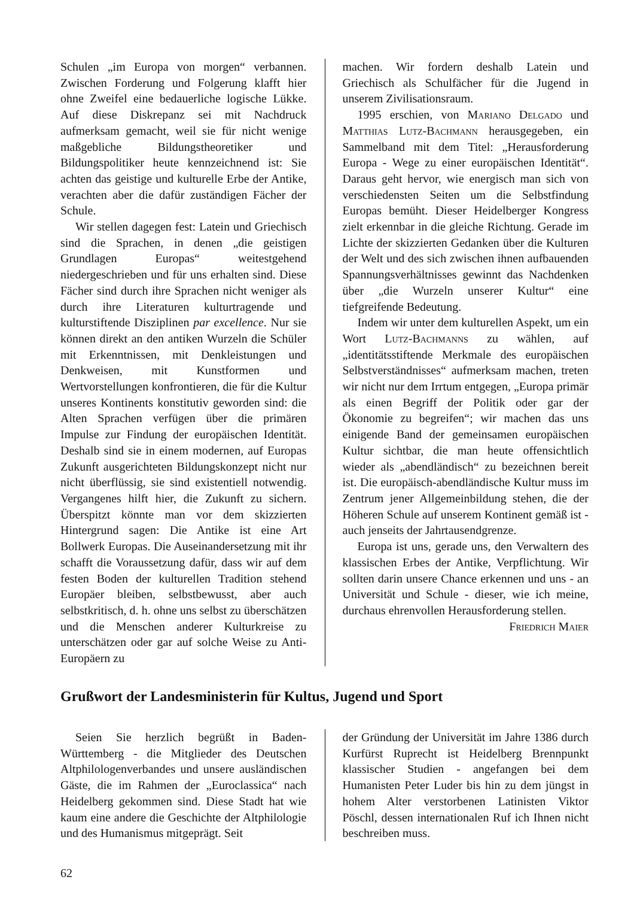Schulen „im Europa von morgen“ verbannen. Zwischen Forderung und Folgerung klafft hier ohne Zweifel eine bedauerliche logische Lükke. Auf diese Diskrepanz sei mit Nachdruck aufmerksam gemacht, weil sie für nicht wenige maßgebliche Bildungstheoretiker und Bildungspolitiker heute kennzeichnend ist: Sie achten das geistige und kulturelle Erbe der Antike, verachten aber die dafür zuständigen Fächer der Schule.
Wir stellen dagegen fest: Latein und Griechisch sind die Sprachen, in denen „die geistigen Grundlagen Europas“ weitestgehend niedergeschrieben und für uns erhalten sind. Diese Fächer sind durch ihre Sprachen nicht weniger als durch ihre Literaturen kulturtragende und kulturstiftende Disziplinen par excellence. Nur sie können direkt an den antiken Wurzeln die Schüler mit Erkenntnissen, mit Denkleistungen und Denkweisen, mit Kunstformen und Wertvorstellungen konfrontieren, die für die Kultur unseres Kontinents konstitutiv geworden sind: die Alten Sprachen verfügen über die primären Impulse zur Findung der europäischen Identität. Deshalb sind sie in einem modernen, auf Europas Zukunft ausgerichteten Bildungskonzept nicht nur nicht überflüssig, sie sind existentiell notwendig. Vergangenes hilft hier, die Zukunft zu sichern. Überspitzt könnte man vor dem skizzierten Hintergrund sagen: Die Antike ist eine Art Bollwerk Europas. Die Auseinandersetzung mit ihr schafft die Voraussetzung dafür, dass wir auf dem festen Boden der kulturellen Tradition stehend Europäer bleiben, selbstbewusst, aber auch selbstkritisch, d. h. ohne uns selbst zu überschätzen und die Menschen anderer Kulturkreise zu unterschätzen oder gar auf solche Weise zu Anti-Europäern zu
machen. Wir fordern deshalb Latein und Griechisch als Schulfächer für die Jugend in unserem Zivilisationsraum.
1995 erschien, von Mariano Delgado und Matthias Lutz-Bachmann herausgegeben, ein Sammelband mit dem Titel: „Herausforderung Europa - Wege zu einer europäischen Identität“. Daraus geht hervor, wie energisch man sich von verschiedensten Seiten um die Selbstfindung Europas bemüht. Dieser Heidelberger Kongress zielt erkennbar in die gleiche Richtung. Gerade im Lichte der skizzierten Gedanken über die Kulturen der Welt und des sich zwischen ihnen aufbauenden Spannungsverhältnisses gewinnt das Nachdenken über „die Wurzeln unserer Kultur“ eine tiefgreifende Bedeutung.
Indem wir unter dem kulturellen Aspekt, um ein Wort Lutz-Bachmanns zu wählen, auf „identitätsstiftende Merkmale des europäischen Selbstverständnisses“ aufmerksam machen, treten wir nicht nur dem Irrtum entgegen, „Europa primär als einen Begriff der Politik oder gar der Ökonomie zu begreifen“; wir machen das uns einigende Band der gemeinsamen europäischen Kultur sichtbar, die man heute offensichtlich wieder als „abendländisch“ zu bezeichnen bereit ist. Die europäisch-abendländische Kultur muss im Zentrum jener Allgemeinbildung stehen, die der Höheren Schule auf unserem Kontinent gemäß ist - auch jenseits der Jahrtausendgrenze.
Europa ist uns, gerade uns, den Verwaltern des klassischen Erbes der Antike, Verpflichtung. Wir sollten darin unsere Chance erkennen und uns - an Universität und Schule - dieser, wie ich meine, durchaus ehrenvollen Herausforderung stellen.
Friedrich Maier
Grußwort der Landesministerin für Kultus, Jugend und Sport
Seien Sie herzlich begrüßt in Baden-Württemberg - die Mitglieder des Deutschen Altphilologenverbandes und unsere ausländischen Gäste, die im Rahmen der „Euroclassica“ nach Heidelberg gekommen sind. Diese Stadt hat wie kaum eine andere die Geschichte der Altphilologie und des Humanismus mitgeprägt. Seit
der Gründung der Universität im Jahre 1386 durch Kurfürst Ruprecht ist Heidelberg Brennpunkt klassischer Studien - angefangen bei dem Humanisten Peter Luder bis hin zu dem jüngst in hohem Alter verstorbenen Latinisten Viktor Pöschl, dessen internationalen Ruf ich Ihnen nicht beschreiben muss.
62